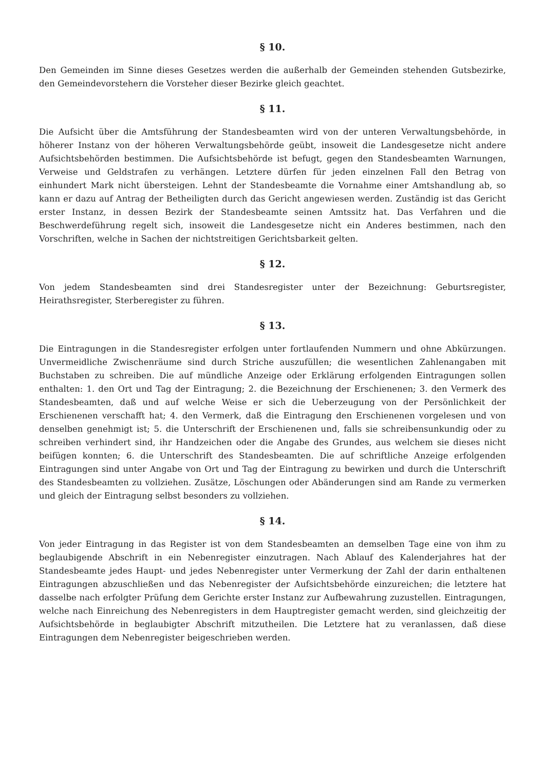§ 10.
Den Gemeinden im Sinne dieses Gesetzes werden die außerhalb der Gemeinden stehenden Gutsbezirke, den Gemeindevorstehern die Vorsteher dieser Bezirke gleich geachtet.
§ 11.
Die Aufsicht über die Amtsführung der Standesbeamten wird von der unteren Verwaltungsbehörde, in höherer Instanz von der höheren Verwaltungsbehörde geübt, insoweit die Landesgesetze nicht andere Aufsichtsbehörden bestimmen. Die Aufsichtsbehörde ist befugt, gegen den Standesbeamten Warnungen, Verweise und Geldstrafen zu verhängen. Letztere dürfen für jeden einzelnen Fall den Betrag von einhundert Mark nicht übersteigen. Lehnt der Standesbeamte die Vornahme einer Amtshandlung ab, so kann er dazu auf Antrag der Betheiligten durch das Gericht angewiesen werden. Zuständig ist das Gericht erster Instanz, in dessen Bezirk der Standesbeamte seinen Amtssitz hat. Das Verfahren und die Beschwerdeführung regelt sich, insoweit die Landesgesetze nicht ein Anderes bestimmen, nach den Vorschriften, welche in Sachen der nichtstreitigen Gerichtsbarkeit gelten.
§ 12.
Von jedem Standesbeamten sind drei Standesregister unter der Bezeichnung: Geburtsregister, Heirathsregister, Sterberegister zu führen.
§ 13.
Die Eintragungen in die Standesregister erfolgen unter fortlaufenden Nummern und ohne Abkürzungen. Unvermeidliche Zwischenräume sind durch Striche auszufüllen; die wesentlichen Zahlenangaben mit Buchstaben zu schreiben. Die auf mündliche Anzeige oder Erklärung erfolgenden Eintragungen sollen enthalten: 1. den Ort und Tag der Eintragung; 2. die Bezeichnung der Erschienenen; 3. den Vermerk des Standesbeamten, daß und auf welche Weise er sich die Ueberzeugung von der Persönlichkeit der Erschienenen verschafft hat; 4. den Vermerk, daß die Eintragung den Erschienenen vorgelesen und von denselben genehmigt ist; 5. die Unterschrift der Erschienenen und, falls sie schreibensunkundig oder zu schreiben verhindert sind, ihr Handzeichen oder die Angabe des Grundes, aus welchem sie dieses nicht beifügen konnten; 6. die Unterschrift des Standesbeamten. Die auf schriftliche Anzeige erfolgenden Eintragungen sind unter Angabe von Ort und Tag der Eintragung zu bewirken und durch die Unterschrift des Standesbeamten zu vollziehen. Zusätze, Löschungen oder Abänderungen sind am Rande zu vermerken und gleich der Eintragung selbst besonders zu vollziehen.
§ 14.
Von jeder Eintragung in das Register ist von dem Standesbeamten an demselben Tage eine von ihm zu beglaubigende Abschrift in ein Nebenregister einzutragen. Nach Ablauf des Kalenderjahres hat der Standesbeamte jedes Haupt- und jedes Nebenregister unter Vermerkung der Zahl der darin enthaltenen Eintragungen abzuschließen und das Nebenregister der Aufsichtsbehörde einzureichen; die letztere hat dasselbe nach erfolgter Prüfung dem Gerichte erster Instanz zur Aufbewahrung zuzustellen. Eintragungen, welche nach Einreichung des Nebenregisters in dem Hauptregister gemacht werden, sind gleichzeitig der Aufsichtsbehörde in beglaubigter Abschrift mitzutheilen. Die Letztere hat zu veranlassen, daß diese Eintragungen dem Nebenregister beigeschrieben werden.